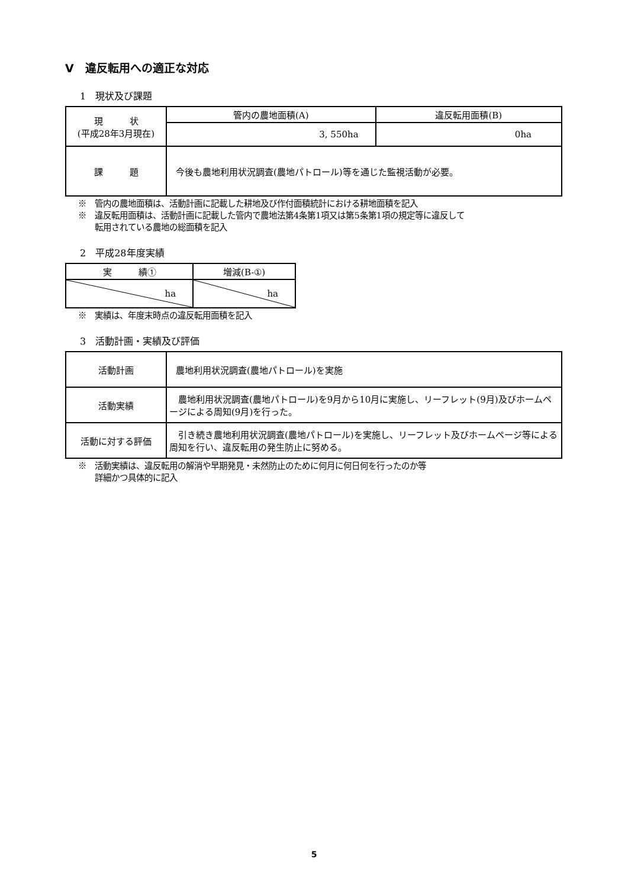Ⅴ　違反転用への適正な対応
1　現状及び課題
| 現 状 (平成28年3月現在) | 管内の農地面積(A) | 違反転用面積(B) |
| | 3, 550ha | 0ha |
| 課 題 | 今後も農地利用状況調査(農地パトロール)等を通じた監視活動が必要。 | |
※　管内の農地面積は、活動計画に記載した耕地及び作付面積統計における耕地面積を記入
※　違反転用面積は、活動計画に記載した管内で農地法第4条第1項又は第5条第1項の規定等に違反して
　　転用されている農地の総面積を記入
2　平成28年度実績
| 実 績① | 増減(B-①) |
| --- | --- |
| ha | ha |
※　実績は、年度末時点の違反転用面積を記入
3　活動計画・実績及び評価
| 活動計画 | 農地利用状況調査(農地パトロール)を実施 |
| 活動実績 | 農地利用状況調査(農地パトロール)を9月から10月に実施し、リーフレット(9月)及びホームページによる周知(9月)を行った。 |
| 活動に対する評価 | 引き続き農地利用状況調査(農地パトロール)を実施し、リーフレット及びホームページ等による周知を行い、違反転用の発生防止に努める。 |
※　活動実績は、違反転用の解消や早期発見・未然防止のために何月に何日何を行ったのか等
　　詳細かつ具体的に記入
5